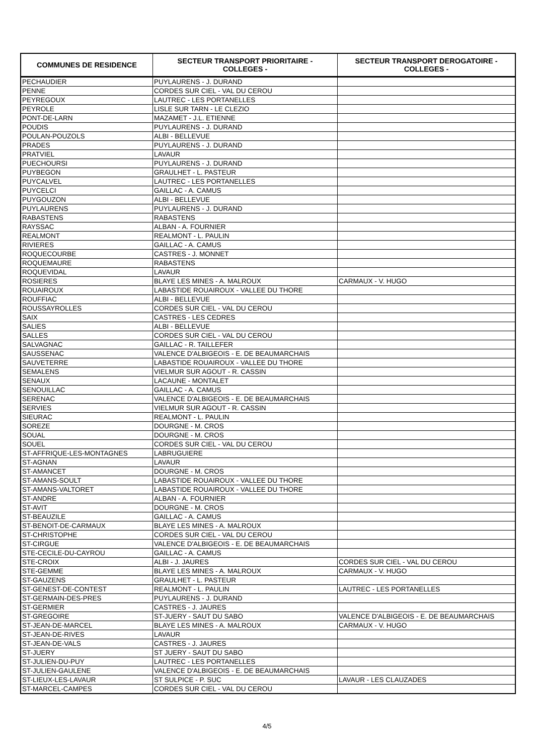| COMMUNES DE RESIDENCE | SECTEUR TRANSPORT PRIORITAIRE - COLLEGES - | SECTEUR TRANSPORT DEROGATOIRE - COLLEGES - |
| --- | --- | --- |
| PECHAUDIER | PUYLAURENS - J. DURAND | |
| PENNE | CORDES SUR CIEL - VAL DU CEROU | |
| PEYREGOUX | LAUTREC - LES PORTANELLES | |
| PEYROLE | LISLE SUR TARN - LE CLEZIO | |
| PONT-DE-LARN | MAZAMET - J.L. ETIENNE | |
| POUDIS | PUYLAURENS - J. DURAND | |
| POULAN-POUZOLS | ALBI - BELLEVUE | |
| PRADES | PUYLAURENS - J. DURAND | |
| PRATVIEL | LAVAUR | |
| PUECHOURSI | PUYLAURENS - J. DURAND | |
| PUYBEGON | GRAULHET - L. PASTEUR | |
| PUYCALVEL | LAUTREC - LES PORTANELLES | |
| PUYCELCI | GAILLAC - A. CAMUS | |
| PUYGOUZON | ALBI - BELLEVUE | |
| PUYLAURENS | PUYLAURENS - J. DURAND | |
| RABASTENS | RABASTENS | |
| RAYSSAC | ALBAN - A. FOURNIER | |
| REALMONT | REALMONT - L. PAULIN | |
| RIVIERES | GAILLAC - A. CAMUS | |
| ROQUECOURBE | CASTRES - J. MONNET | |
| ROQUEMAURE | RABASTENS | |
| ROQUEVIDAL | LAVAUR | |
| ROSIERES | BLAYE LES MINES - A. MALROUX | CARMAUX - V. HUGO |
| ROUAIROUX | LABASTIDE ROUAIROUX - VALLEE DU THORE | |
| ROUFFIAC | ALBI - BELLEVUE | |
| ROUSSAYROLLES | CORDES SUR CIEL - VAL DU CEROU | |
| SAIX | CASTRES - LES CEDRES | |
| SALIES | ALBI - BELLEVUE | |
| SALLES | CORDES SUR CIEL - VAL DU CEROU | |
| SALVAGNAC | GAILLAC - R. TAILLEFER | |
| SAUSSENAC | VALENCE D'ALBIGEOIS - E. DE BEAUMARCHAIS | |
| SAUVETERRE | LABASTIDE ROUAIROUX - VALLEE DU THORE | |
| SEMALENS | VIELMUR SUR AGOUT - R. CASSIN | |
| SENAUX | LACAUNE - MONTALET | |
| SENOUILLAC | GAILLAC - A. CAMUS | |
| SERENAC | VALENCE D'ALBIGEOIS - E. DE BEAUMARCHAIS | |
| SERVIES | VIELMUR SUR AGOUT - R. CASSIN | |
| SIEURAC | REALMONT - L. PAULIN | |
| SOREZE | DOURGNE - M. CROS | |
| SOUAL | DOURGNE - M. CROS | |
| SOUEL | CORDES SUR CIEL - VAL DU CEROU | |
| ST-AFFRIQUE-LES-MONTAGNES | LABRUGUIERE | |
| ST-AGNAN | LAVAUR | |
| ST-AMANCET | DOURGNE - M. CROS | |
| ST-AMANS-SOULT | LABASTIDE ROUAIROUX - VALLEE DU THORE | |
| ST-AMANS-VALTORET | LABASTIDE ROUAIROUX - VALLEE DU THORE | |
| ST-ANDRE | ALBAN - A. FOURNIER | |
| ST-AVIT | DOURGNE - M. CROS | |
| ST-BEAUZILE | GAILLAC - A. CAMUS | |
| ST-BENOIT-DE-CARMAUX | BLAYE LES MINES - A. MALROUX | |
| ST-CHRISTOPHE | CORDES SUR CIEL - VAL DU CEROU | |
| ST-CIRGUE | VALENCE D'ALBIGEOIS - E. DE BEAUMARCHAIS | |
| STE-CECILE-DU-CAYROU | GAILLAC - A. CAMUS | |
| STE-CROIX | ALBI - J. JAURES | CORDES SUR CIEL - VAL DU CEROU |
| STE-GEMME | BLAYE LES MINES - A. MALROUX | CARMAUX - V. HUGO |
| ST-GAUZENS | GRAULHET - L. PASTEUR | |
| ST-GENEST-DE-CONTEST | REALMONT - L. PAULIN | LAUTREC - LES PORTANELLES |
| ST-GERMAIN-DES-PRES | PUYLAURENS - J. DURAND | |
| ST-GERMIER | CASTRES - J. JAURES | |
| ST-GREGOIRE | ST-JUERY - SAUT DU SABO | VALENCE D'ALBIGEOIS - E. DE BEAUMARCHAIS |
| ST-JEAN-DE-MARCEL | BLAYE LES MINES - A. MALROUX | CARMAUX - V. HUGO |
| ST-JEAN-DE-RIVES | LAVAUR | |
| ST-JEAN-DE-VALS | CASTRES - J. JAURES | |
| ST-JUERY | ST JUERY - SAUT DU SABO | |
| ST-JULIEN-DU-PUY | LAUTREC - LES PORTANELLES | |
| ST-JULIEN-GAULENE | VALENCE D'ALBIGEOIS - E. DE BEAUMARCHAIS | |
| ST-LIEUX-LES-LAVAUR | ST SULPICE - P. SUC | LAVAUR - LES CLAUZADES |
| ST-MARCEL-CAMPES | CORDES SUR CIEL - VAL DU CEROU | |
4/5